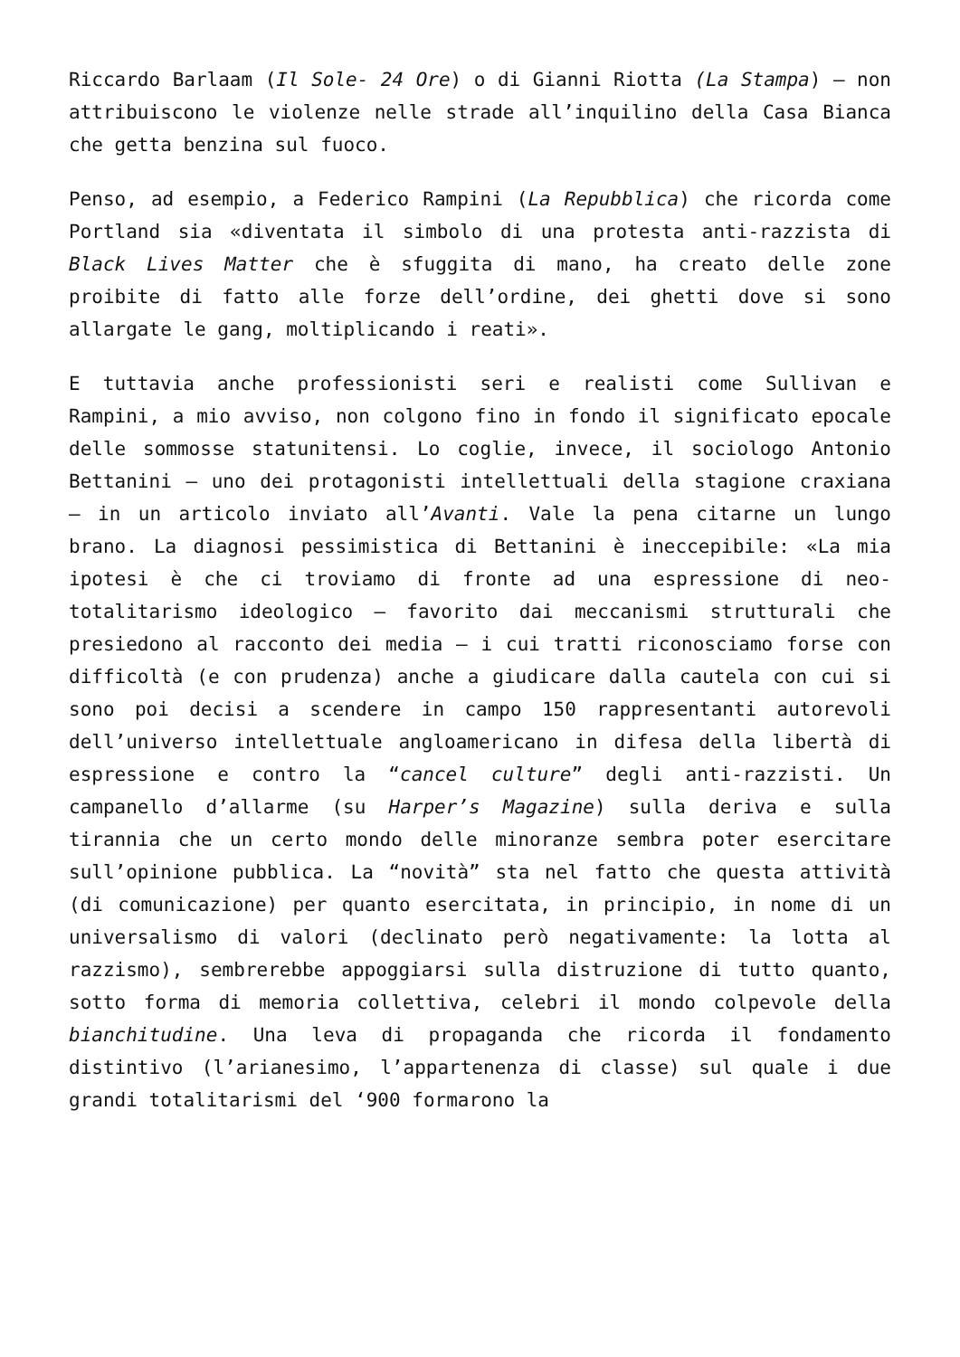Riccardo Barlaam (Il Sole- 24 Ore) o di Gianni Riotta (La Stampa) – non attribuiscono le violenze nelle strade all’inquilino della Casa Bianca che getta benzina sul fuoco.
Penso, ad esempio, a Federico Rampini (La Repubblica) che ricorda come Portland sia «diventata il simbolo di una protesta anti-razzista di Black Lives Matter che è sfuggita di mano, ha creato delle zone proibite di fatto alle forze dell’ordine, dei ghetti dove si sono allargate le gang, moltiplicando i reati».
E tuttavia anche professionisti seri e realisti come Sullivan e Rampini, a mio avviso, non colgono fino in fondo il significato epocale delle sommosse statunitensi. Lo coglie, invece, il sociologo Antonio Bettanini – uno dei protagonisti intellettuali della stagione craxiana – in un articolo inviato all’Avanti. Vale la pena citarne un lungo brano. La diagnosi pessimistica di Bettanini è ineccepibile: «La mia ipotesi è che ci troviamo di fronte ad una espressione di neo-totalitarismo ideologico – favorito dai meccanismi strutturali che presiedono al racconto dei media – i cui tratti riconosciamo forse con difficoltà (e con prudenza) anche a giudicare dalla cautela con cui si sono poi decisi a scendere in campo 150 rappresentanti autorevoli dell’universo intellettuale angloamericano in difesa della libertà di espressione e contro la “cancel culture” degli anti-razzisti. Un campanello d’allarme (su Harper’s Magazine) sulla deriva e sulla tirannia che un certo mondo delle minoranze sembra poter esercitare sull’opinione pubblica. La “novità” sta nel fatto che questa attività (di comunicazione) per quanto esercitata, in principio, in nome di un universalismo di valori (declinato però negativamente: la lotta al razzismo), sembrerebbe appoggiarsi sulla distruzione di tutto quanto, sotto forma di memoria collettiva, celebri il mondo colpevole della bianchitudine. Una leva di propaganda che ricorda il fondamento distintivo (l’arianesimo, l’appartenenza di classe) sul quale i due grandi totalitarismi del ‘900 formarono la